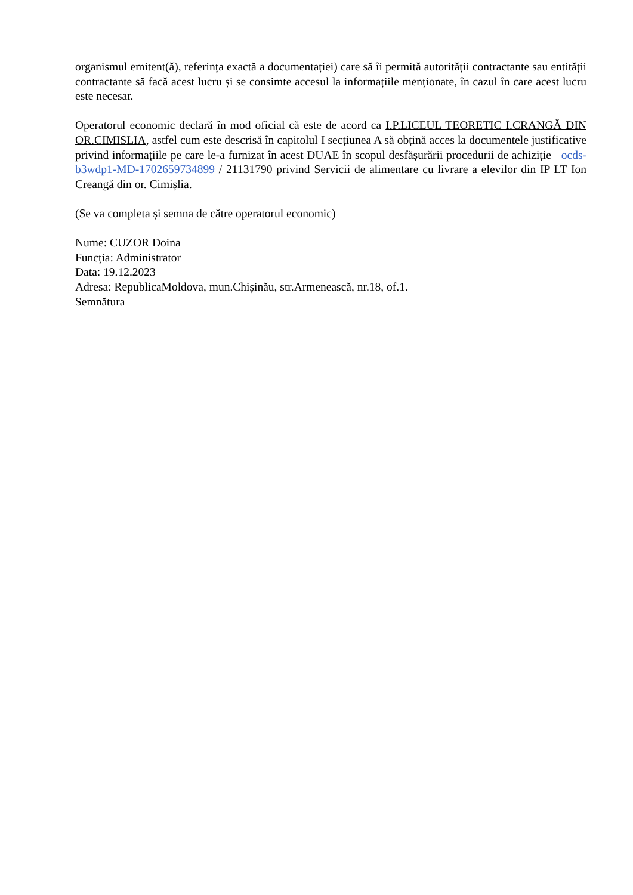organismul emitent(ă), referința exactă a documentației) care să îi permită autorității contractante sau entității contractante să facă acest lucru și se consimte accesul la informațiile menționate, în cazul în care acest lucru este necesar.
Operatorul economic declară în mod oficial că este de acord ca I.P.LICEUL TEORETIC I.CRANGĂ DIN OR.CIMISLIA, astfel cum este descrisă în capitolul I secțiunea A să obțină acces la documentele justificative privind informațiile pe care le-a furnizat în acest DUAE în scopul desfășurării procedurii de achiziție ocds-b3wdp1-MD-1702659734899 / 21131790 privind Servicii de alimentare cu livrare a elevilor din IP LT Ion Creangă din or. Cimișlia.
(Se va completa și semna de către operatorul economic)
Nume: CUZOR Doina
Funcția: Administrator
Data: 19.12.2023
Adresa: RepublicaMoldova, mun.Chișinău, str.Armenească, nr.18, of.1.
Semnătura